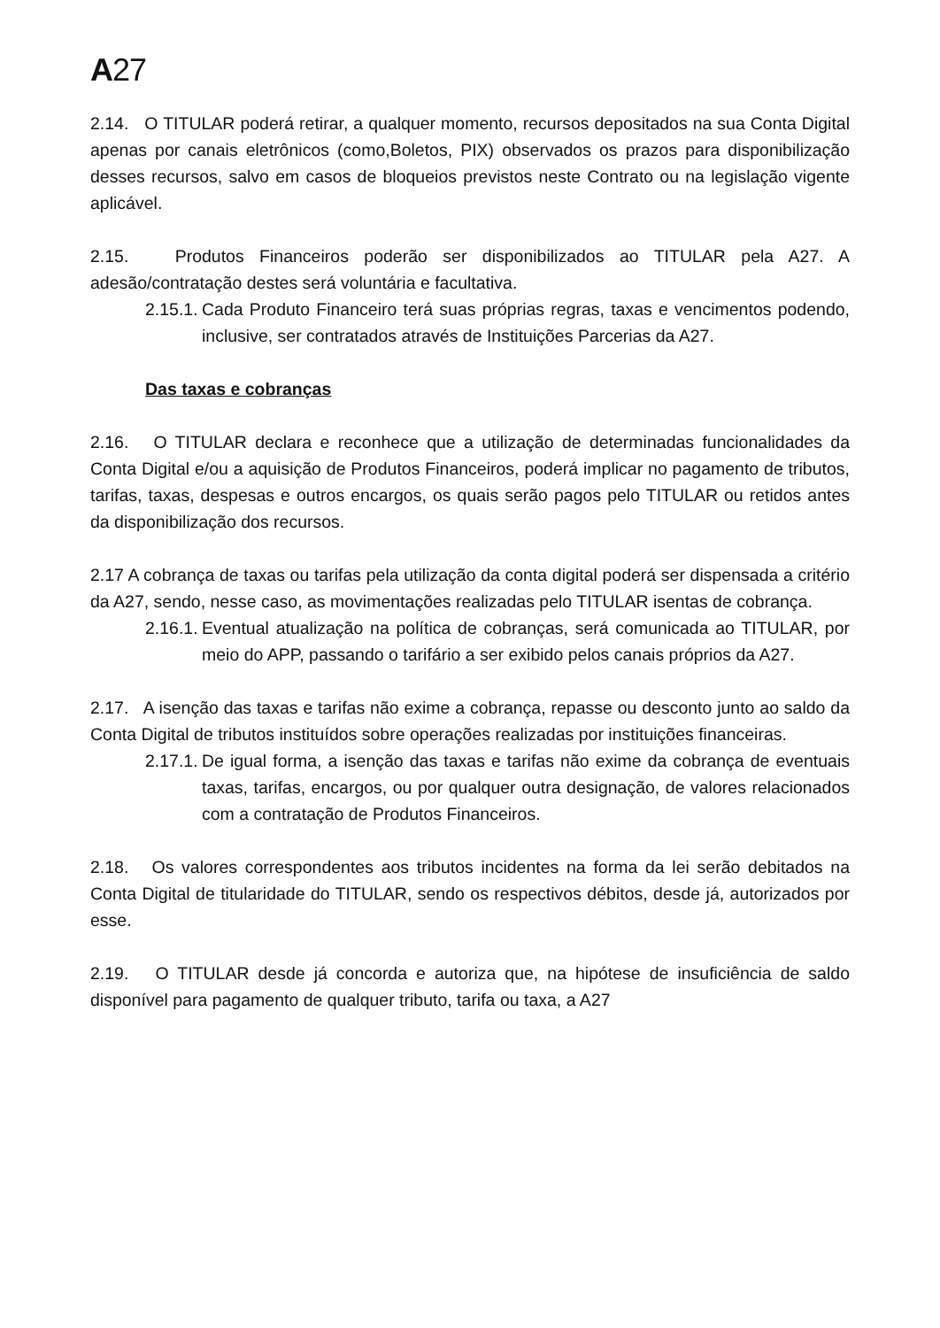A27
2.14. O TITULAR poderá retirar, a qualquer momento, recursos depositados na sua Conta Digital apenas por canais eletrônicos (como,Boletos, PIX) observados os prazos para disponibilização desses recursos, salvo em casos de bloqueios previstos neste Contrato ou na legislação vigente aplicável.
2.15. Produtos Financeiros poderão ser disponibilizados ao TITULAR pela A27. A adesão/contratação destes será voluntária e facultativa.
2.15.1.
Cada Produto Financeiro terá suas próprias regras, taxas e vencimentos podendo, inclusive, ser contratados através de Instituições Parcerias da A27.
Das taxas e cobranças
2.16. O TITULAR declara e reconhece que a utilização de determinadas funcionalidades da Conta Digital e/ou a aquisição de Produtos Financeiros, poderá implicar no pagamento de tributos, tarifas, taxas, despesas e outros encargos, os quais serão pagos pelo TITULAR ou retidos antes da disponibilização dos recursos.
2.17 A cobrança de taxas ou tarifas pela utilização da conta digital poderá ser dispensada a critério da A27, sendo, nesse caso, as movimentações realizadas pelo TITULAR isentas de cobrança.
2.16.1.
Eventual atualização na política de cobranças, será comunicada ao TITULAR, por meio do APP, passando o tarifário a ser exibido pelos canais próprios da A27.
2.17. A isenção das taxas e tarifas não exime a cobrança, repasse ou desconto junto ao saldo da Conta Digital de tributos instituídos sobre operações realizadas por instituições financeiras.
2.17.1.
De igual forma, a isenção das taxas e tarifas não exime da cobrança de eventuais taxas, tarifas, encargos, ou por qualquer outra designação, de valores relacionados com a contratação de Produtos Financeiros.
2.18. Os valores correspondentes aos tributos incidentes na forma da lei serão debitados na Conta Digital de titularidade do TITULAR, sendo os respectivos débitos, desde já, autorizados por esse.
2.19. O TITULAR desde já concorda e autoriza que, na hipótese de insuficiência de saldo disponível para pagamento de qualquer tributo, tarifa ou taxa, a A27